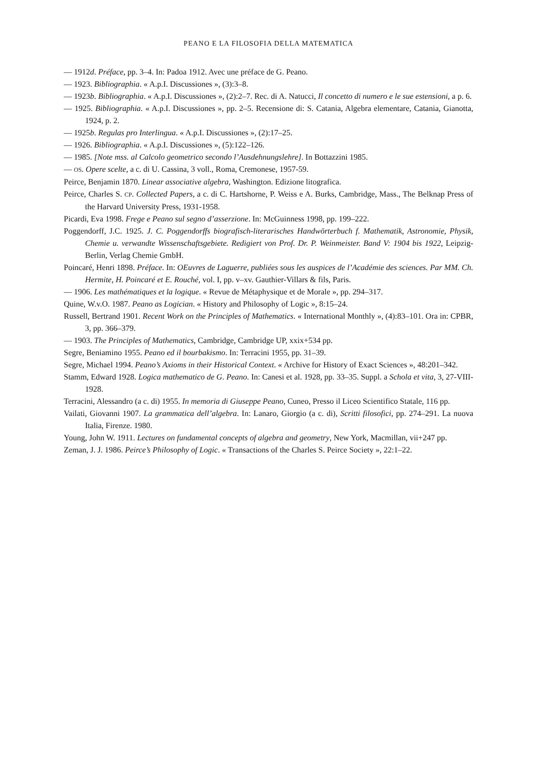PEANO E LA FILOSOFIA DELLA MATEMATICA
— 1912d. Préface, pp. 3–4. In: Padoa 1912. Avec une préface de G. Peano.
— 1923. Bibliographia. « A.p.I. Discussiones », (3):3–8.
— 1923b. Bibliographia. « A.p.I. Discussiones », (2):2–7. Rec. di A. Natucci, Il concetto di numero e le sue estensioni, a p. 6.
— 1925. Bibliographia. « A.p.I. Discussiones », pp. 2–5. Recensione di: S. Catania, Algebra elementare, Catania, Gianotta, 1924, p. 2.
— 1925b. Regulas pro Interlingua. « A.p.I. Discussiones », (2):17–25.
— 1926. Bibliographia. « A.p.I. Discussiones », (5):122–126.
— 1985. [Note mss. al Calcolo geometrico secondo l’Ausdehnungslehre]. In Bottazzini 1985.
— OS. Opere scelte, a c. di U. Cassina, 3 voll., Roma, Cremonese, 1957-59.
Peirce, Benjamin 1870. Linear associative algebra, Washington. Edizione litografica.
Peirce, Charles S. CP. Collected Papers, a c. di C. Hartshorne, P. Weiss e A. Burks, Cambridge, Mass., The Belknap Press of the Harvard University Press, 1931-1958.
Picardi, Eva 1998. Frege e Peano sul segno d’asserzione. In: McGuinness 1998, pp. 199–222.
Poggendorff, J.C. 1925. J. C. Poggendorffs biografisch-literarisches Handwörterbuch f. Mathematik, Astronomie, Physik, Chemie u. verwandte Wissenschaftsgebiete. Redigiert von Prof. Dr. P. Weinmeister. Band V: 1904 bis 1922, Leipzig-Berlin, Verlag Chemie GmbH.
Poincaré, Henri 1898. Préface. In: OEuvres de Laguerre, publiées sous les auspices de l’Académie des sciences. Par MM. Ch. Hermite, H. Poincaré et E. Rouché, vol. I, pp. v–xv. Gauthier-Villars & fils, Paris.
— 1906. Les mathématiques et la logique. « Revue de Métaphysique et de Morale », pp. 294–317.
Quine, W.v.O. 1987. Peano as Logician. « History and Philosophy of Logic », 8:15–24.
Russell, Bertrand 1901. Recent Work on the Principles of Mathematics. « International Monthly », (4):83–101. Ora in: CPBR, 3, pp. 366–379.
— 1903. The Principles of Mathematics, Cambridge, Cambridge UP, xxix+534 pp.
Segre, Beniamino 1955. Peano ed il bourbakismo. In: Terracini 1955, pp. 31–39.
Segre, Michael 1994. Peano’s Axioms in their Historical Context. « Archive for History of Exact Sciences », 48:201–342.
Stamm, Edward 1928. Logica mathematico de G. Peano. In: Canesi et al. 1928, pp. 33–35. Suppl. a Schola et vita, 3, 27-VIII-1928.
Terracini, Alessandro (a c. di) 1955. In memoria di Giuseppe Peano, Cuneo, Presso il Liceo Scientifico Statale, 116 pp.
Vailati, Giovanni 1907. La grammatica dell’algebra. In: Lanaro, Giorgio (a c. di), Scritti filosofici, pp. 274–291. La nuova Italia, Firenze. 1980.
Young, John W. 1911. Lectures on fundamental concepts of algebra and geometry, New York, Macmillan, vii+247 pp.
Zeman, J. J. 1986. Peirce’s Philosophy of Logic. « Transactions of the Charles S. Peirce Society », 22:1–22.